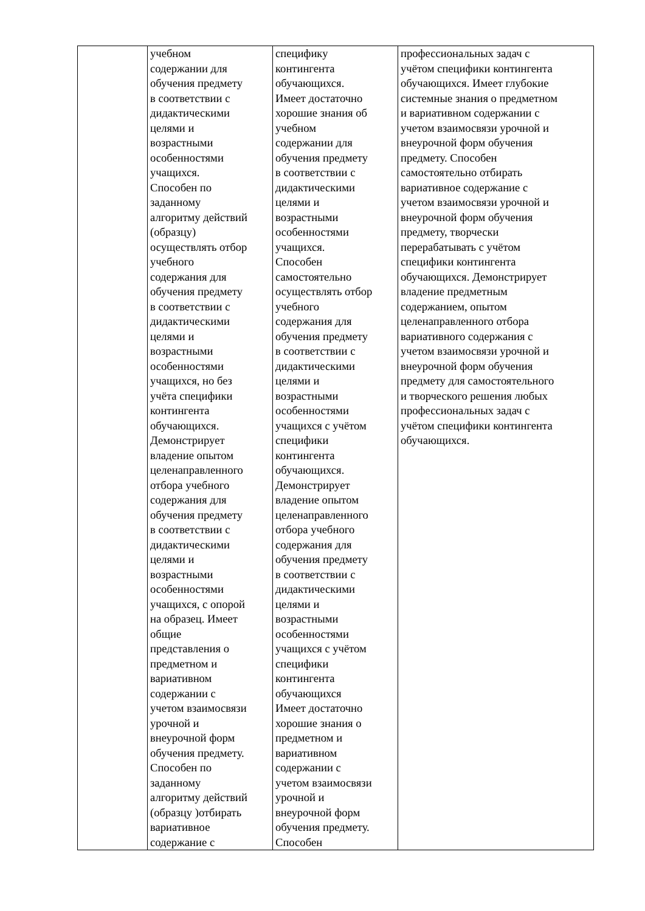| | учебном содержании для обучения предмету в соответствии с дидактическими целями и возрастными особенностями учащихся. Способен по заданному алгоритму действий (образцу) осуществлять отбор учебного содержания для обучения предмету в соответствии с дидактическими целями и возрастными особенностями учащихся, но без учёта специфики контингента обучающихся. Демонстрирует владение опытом целенаправленного отбора учебного содержания для обучения предмету в соответствии с дидактическими целями и возрастными особенностями учащихся, с опорой на образец. Имеет общие представления о предметном и вариативном содержании с учетом взаимосвязи урочной и внеурочной форм обучения предмету. Способен по заданному алгоритму действий (образцу )отбирать вариативное содержание с | специфику контингента обучающихся. Имеет достаточно хорошие знания об учебном содержании для обучения предмету в соответствии с дидактическими целями и возрастными особенностями учащихся. Способен самостоятельно осуществлять отбор учебного содержания для обучения предмету в соответствии с дидактическими целями и возрастными особенностями учащихся с учётом специфики контингента обучающихся. Демонстрирует владение опытом целенаправленного отбора учебного содержания для обучения предмету в соответствии с дидактическими целями и возрастными особенностями учащихся с учётом специфики контингента обучающихся Имеет достаточно хорошие знания о предметном и вариативном содержании с учетом взаимосвязи урочной и внеурочной форм обучения предмету. Способен | профессиональных задач с учётом специфики контингента обучающихся. Имеет глубокие системные знания о предметном и вариативном содержании с учетом взаимосвязи урочной и внеурочной форм обучения предмету. Способен самостоятельно отбирать вариативное содержание с учетом взаимосвязи урочной и внеурочной форм обучения предмету, творчески перерабатывать с учётом специфики контингента обучающихся. Демонстрирует владение предметным содержанием, опытом целенаправленного отбора вариативного содержания с учетом взаимосвязи урочной и внеурочной форм обучения предмету для самостоятельного и творческого решения любых профессиональных задач с учётом специфики контингента обучающихся. |